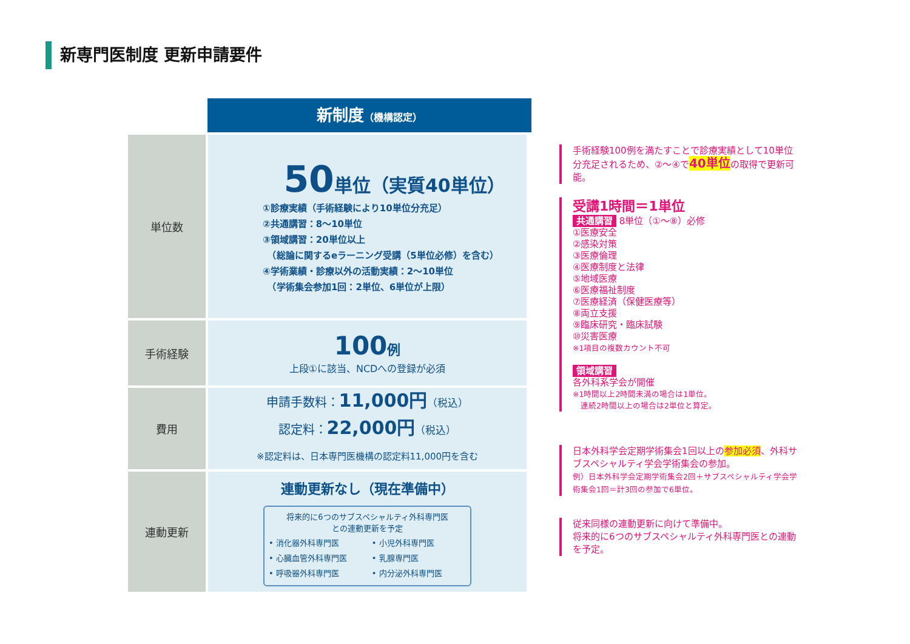新専門医制度 更新申請要件
新制度（機構認定）
| 単位数 | 50 単位（実質40単位） ①診療実績（手術経験により10単位分充足） ②共通講習：8～10単位 ③領域講習：20単位以上 （総論に関するeラーニング受講（5単位必修）を含む） ④学術業績・診療以外の活動実績：2～10単位 （学術集会参加1回：2単位、6単位が上限） |
| 手術経験 | 100 例 上段①に該当、NCDへの登録が必須 |
| 費用 | 申請手数料： 11,000円 （税込） 認定料： 22,000円 （税込） ※認定料は、日本専門医機構の認定料11,000円を含む |
| 連動更新 | 連動更新なし（現在準備中） 将来的に6つのサブスペシャルティ外科専門医 との連動更新を予定 / • 消化器外科専門医 / • 小児外科専門医 / / • 心臓血管外科専門医 / • 乳腺専門医 / / • 呼吸器外科専門医 / • 内分泌外科専門医 / |
手術経験100例を満たすことで診療実績として10単位分充足されるため、②～④で40単位の取得で更新可能。
受講1時間＝1単位
共通講習 8単位（①～⑧）必修
①医療安全
②感染対策
③医療倫理
④医療制度と法律
⑤地域医療
⑥医療福祉制度
⑦医療経済（保健医療等）
⑧両立支援
⑨臨床研究・臨床試験
⑩災害医療
※1項目の複数カウント不可
領域講習
各外科系学会が開催
※1時間以上2時間未満の場合は1単位。
　連続2時間以上の場合は2単位と算定。
日本外科学会定期学術集会1回以上の参加必須、外科サブスペシャルティ学会学術集会の参加。
例）日本外科学会定期学術集会2回＋サブスペシャルティ学会学術集会1回＝計3回の参加で6単位。
従来同様の連動更新に向けて準備中。
将来的に6つのサブスペシャルティ外科専門医との連動を予定。